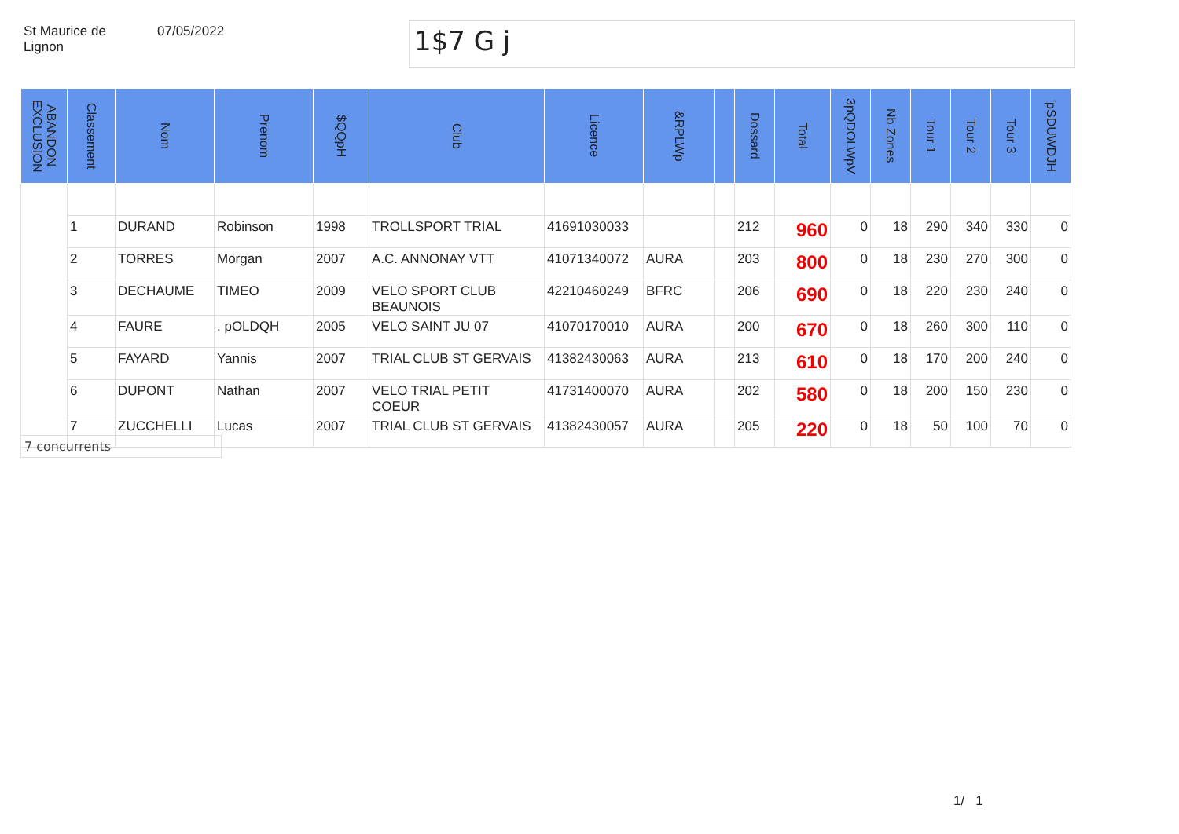St Maurice de
Lignon
07/05/2022
1$7 G j
| ABANDON EXCLUSION | Classement | Nom | Prenom | $QQpH | Club | Licence | &RPLWp | | Dossard | Total | 3pQDOLWpV | Nb Zones | Tour 1 | Tour 2 | Tour 3 | 'pSDUWDJH |
| --- | --- | --- | --- | --- | --- | --- | --- | --- | --- | --- | --- | --- | --- | --- | --- | --- |
| | 1 | DURAND | Robinson | 1998 | TROLLSPORT TRIAL | 41691030033 | | | 212 | 960 | 0 | 18 | 290 | 340 | 330 | 0 |
| | 2 | TORRES | Morgan | 2007 | A.C. ANNONAY VTT | 41071340072 | AURA | | 203 | 800 | 0 | 18 | 230 | 270 | 300 | 0 |
| | 3 | DECHAUME | TIMEO | 2009 | VELO SPORT CLUB BEAUNOIS | 42210460249 | BFRC | | 206 | 690 | 0 | 18 | 220 | 230 | 240 | 0 |
| | 4 | FAURE | . pOLDQH | 2005 | VELO SAINT JU 07 | 41070170010 | AURA | | 200 | 670 | 0 | 18 | 260 | 300 | 110 | 0 |
| | 5 | FAYARD | Yannis | 2007 | TRIAL CLUB ST GERVAIS | 41382430063 | AURA | | 213 | 610 | 0 | 18 | 170 | 200 | 240 | 0 |
| | 6 | DUPONT | Nathan | 2007 | VELO TRIAL PETIT COEUR | 41731400070 | AURA | | 202 | 580 | 0 | 18 | 200 | 150 | 230 | 0 |
| | 7 | ZUCCHELLI | Lucas | 2007 | TRIAL CLUB ST GERVAIS | 41382430057 | AURA | | 205 | 220 | 0 | 18 | 50 | 100 | 70 | 0 |
7 concurrents
1/ 1